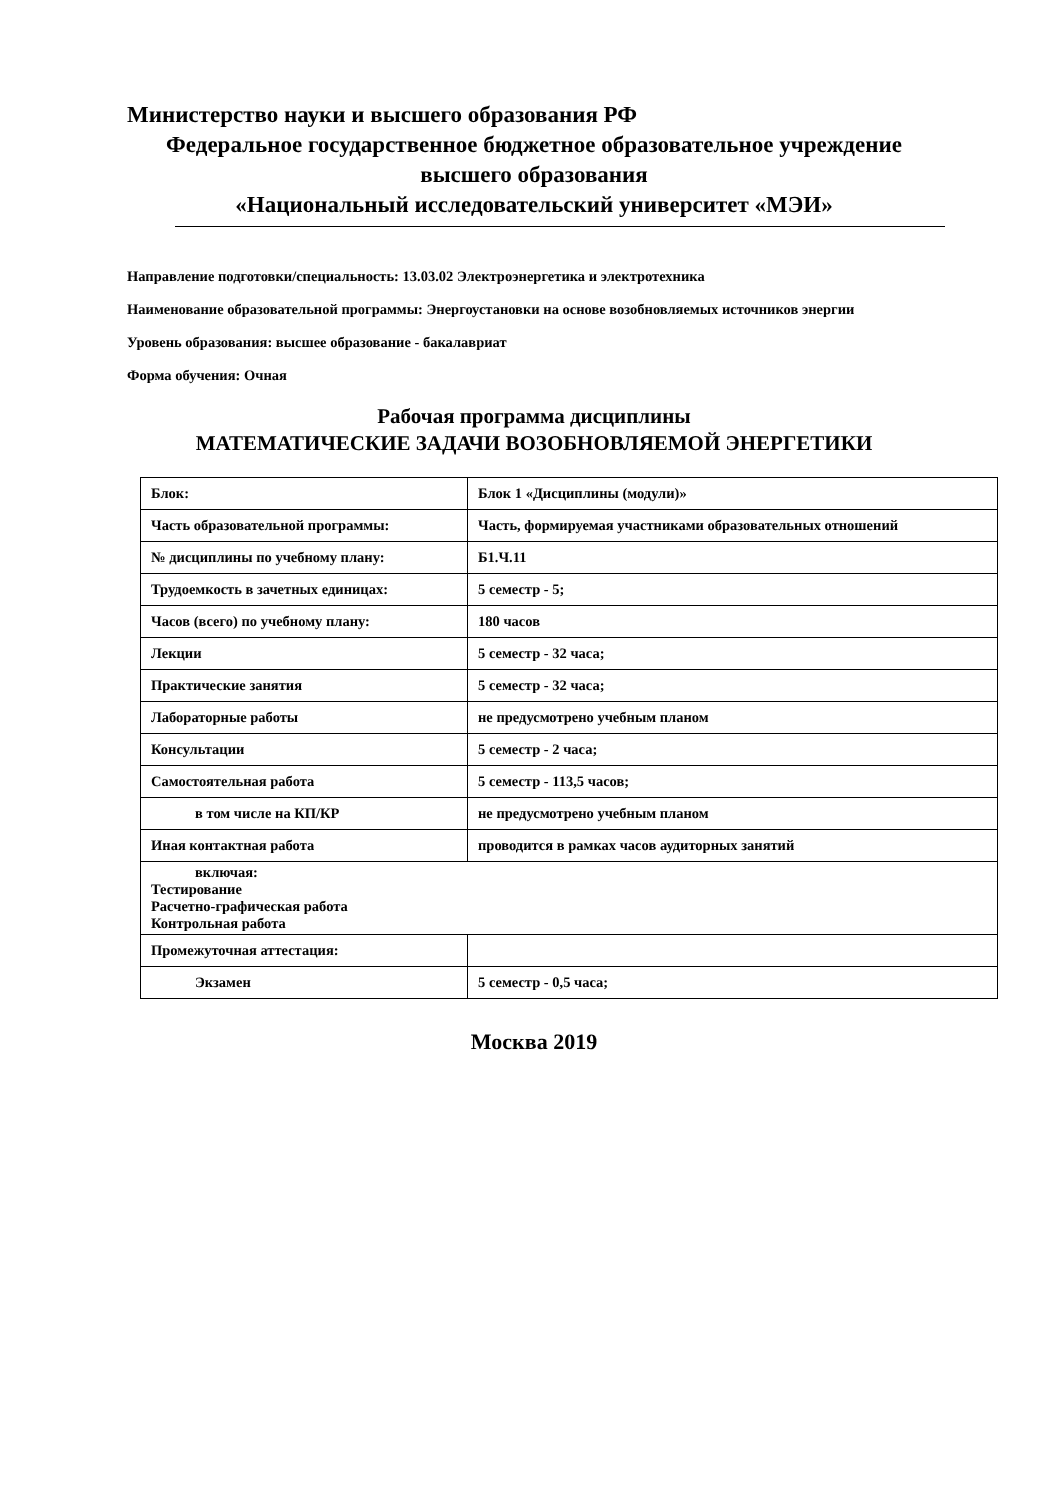Министерство науки и высшего образования РФ
Федеральное государственное бюджетное образовательное учреждение
высшего образования
«Национальный исследовательский университет «МЭИ»
Направление подготовки/специальность: 13.03.02 Электроэнергетика и электротехника
Наименование образовательной программы: Энергоустановки на основе возобновляемых источников энергии
Уровень образования: высшее образование - бакалавриат
Форма обучения: Очная
Рабочая программа дисциплины
МАТЕМАТИЧЕСКИЕ ЗАДАЧИ ВОЗОБНОВЛЯЕМОЙ ЭНЕРГЕТИКИ
| Блок: | Блок 1 «Дисциплины (модули)» |
| Часть образовательной программы: | Часть, формируемая участниками образовательных отношений |
| № дисциплины по учебному плану: | Б1.Ч.11 |
| Трудоемкость в зачетных единицах: | 5 семестр - 5; |
| Часов (всего) по учебному плану: | 180 часов |
| Лекции | 5 семестр - 32 часа; |
| Практические занятия | 5 семестр - 32 часа; |
| Лабораторные работы | не предусмотрено учебным планом |
| Консультации | 5 семестр - 2 часа; |
| Самостоятельная работа | 5 семестр - 113,5 часов; |
| в том числе на КП/КР | не предусмотрено учебным планом |
| Иная контактная работа | проводится в рамках часов аудиторных занятий |
| включая: Тестирование Расчетно-графическая работа Контрольная работа | |
| Промежуточная аттестация: | |
| Экзамен | 5 семестр - 0,5 часа; |
Москва 2019